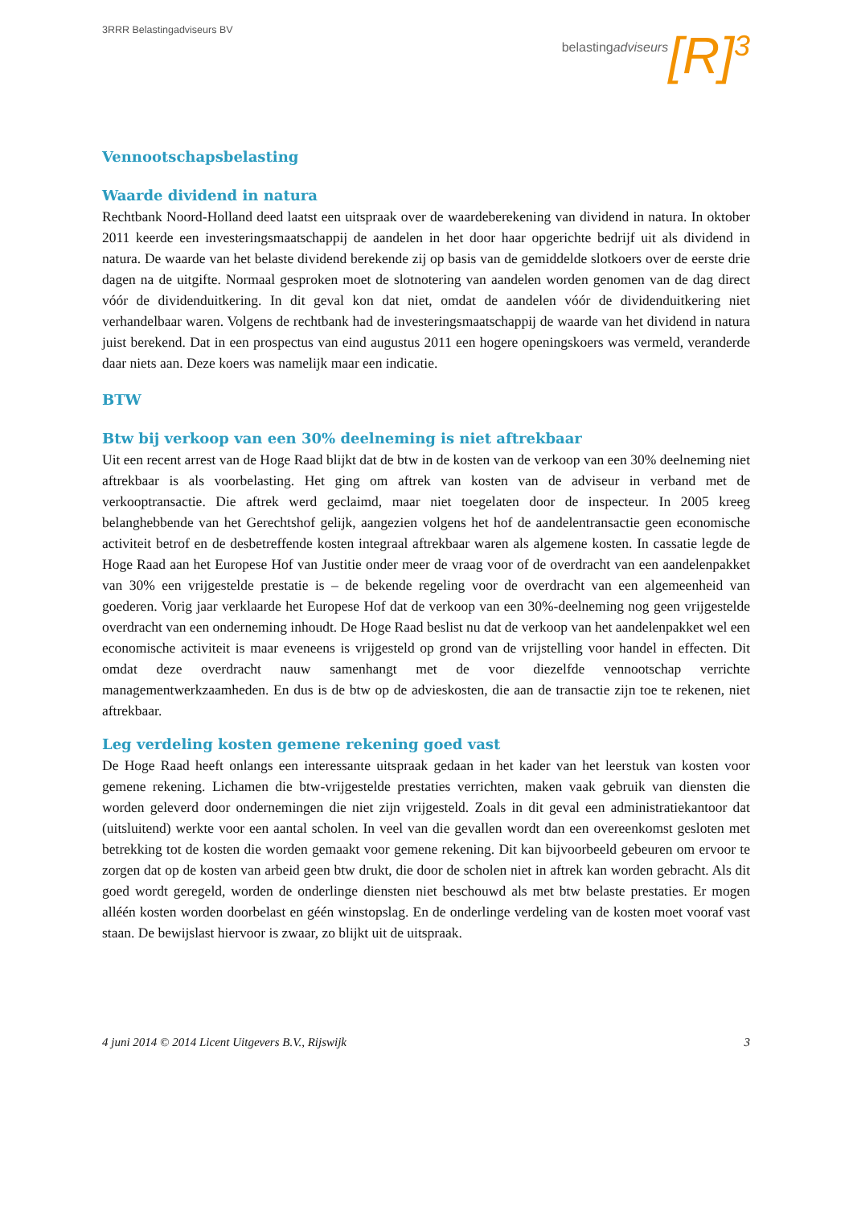3RRR Belastingadviseurs BV
belastingadviseurs [R]<sup>3</sup>
Vennootschapsbelasting
Waarde dividend in natura
Rechtbank Noord-Holland deed laatst een uitspraak over de waardeberekening van dividend in natura. In oktober 2011 keerde een investeringsmaatschappij de aandelen in het door haar opgerichte bedrijf uit als dividend in natura. De waarde van het belaste dividend berekende zij op basis van de gemiddelde slotkoers over de eerste drie dagen na de uitgifte. Normaal gesproken moet de slotnotering van aandelen worden genomen van de dag direct vóór de dividenduitkering. In dit geval kon dat niet, omdat de aandelen vóór de dividenduitkering niet verhandelbaar waren. Volgens de rechtbank had de investeringsmaatschappij de waarde van het dividend in natura juist berekend. Dat in een prospectus van eind augustus 2011 een hogere openingskoers was vermeld, veranderde daar niets aan. Deze koers was namelijk maar een indicatie.
BTW
Btw bij verkoop van een 30% deelneming is niet aftrekbaar
Uit een recent arrest van de Hoge Raad blijkt dat de btw in de kosten van de verkoop van een 30% deelneming niet aftrekbaar is als voorbelasting. Het ging om aftrek van kosten van de adviseur in verband met de verkooptransactie. Die aftrek werd geclaimd, maar niet toegelaten door de inspecteur. In 2005 kreeg belanghebbende van het Gerechtshof gelijk, aangezien volgens het hof de aandelentransactie geen economische activiteit betrof en de desbetreffende kosten integraal aftrekbaar waren als algemene kosten. In cassatie legde de Hoge Raad aan het Europese Hof van Justitie onder meer de vraag voor of de overdracht van een aandelenpakket van 30% een vrijgestelde prestatie is – de bekende regeling voor de overdracht van een algemeenheid van goederen. Vorig jaar verklaarde het Europese Hof dat de verkoop van een 30%-deelneming nog geen vrijgestelde overdracht van een onderneming inhoudt. De Hoge Raad beslist nu dat de verkoop van het aandelenpakket wel een economische activiteit is maar eveneens is vrijgesteld op grond van de vrijstelling voor handel in effecten. Dit omdat deze overdracht nauw samenhangt met de voor diezelfde vennootschap verrichte managementwerkzaamheden. En dus is de btw op de advieskosten, die aan de transactie zijn toe te rekenen, niet aftrekbaar.
Leg verdeling kosten gemene rekening goed vast
De Hoge Raad heeft onlangs een interessante uitspraak gedaan in het kader van het leerstuk van kosten voor gemene rekening. Lichamen die btw-vrijgestelde prestaties verrichten, maken vaak gebruik van diensten die worden geleverd door ondernemingen die niet zijn vrijgesteld. Zoals in dit geval een administratiekantoor dat (uitsluitend) werkte voor een aantal scholen. In veel van die gevallen wordt dan een overeenkomst gesloten met betrekking tot de kosten die worden gemaakt voor gemene rekening. Dit kan bijvoorbeeld gebeuren om ervoor te zorgen dat op de kosten van arbeid geen btw drukt, die door de scholen niet in aftrek kan worden gebracht. Als dit goed wordt geregeld, worden de onderlinge diensten niet beschouwd als met btw belaste prestaties. Er mogen alléén kosten worden doorbelast en géén winstopslag. En de onderlinge verdeling van de kosten moet vooraf vast staan. De bewijslast hiervoor is zwaar, zo blijkt uit de uitspraak.
4 juni 2014 © 2014 Licent Uitgevers B.V., Rijswijk 3